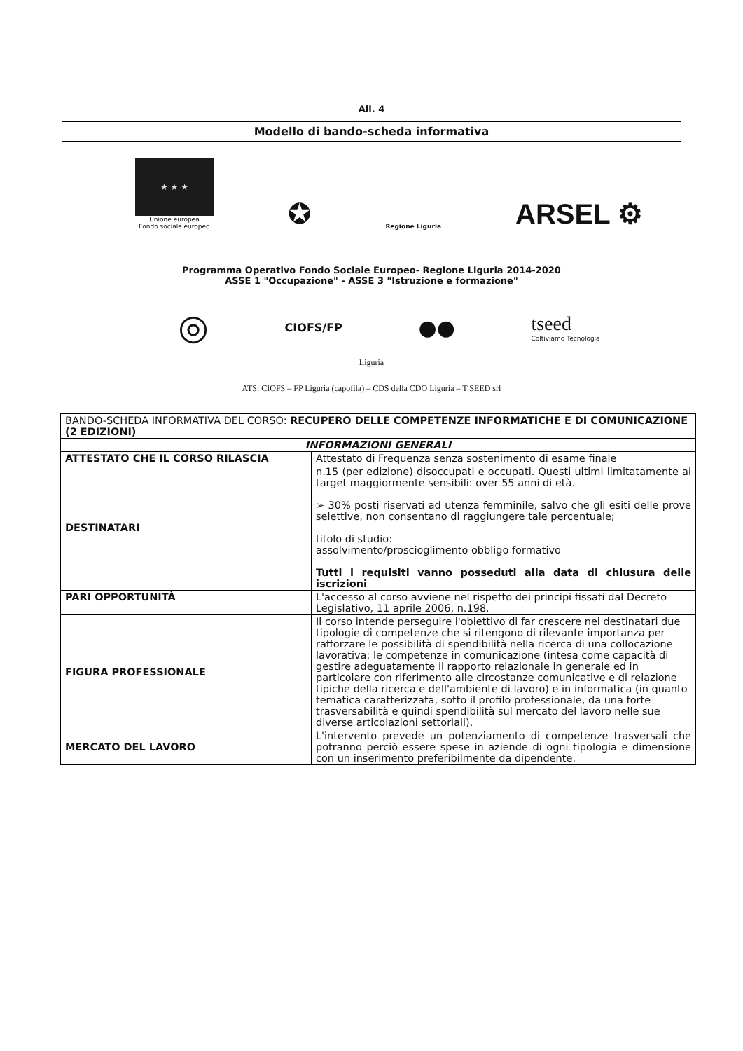All. 4
Modello di bando-scheda informativa
★ ★ ★
Unione europea
Fondo sociale europeo
✪
Regione Liguria
ARSEL ⚙
Programma Operativo Fondo Sociale Europeo- Regione Liguria 2014-2020
ASSE 1 "Occupazione" - ASSE 3 "Istruzione e formazione"
◎
CIOFS/FP
●●
tseed
Coltiviamo Tecnologia
Liguria
ATS: CIOFS – FP Liguria (capofila) – CDS della CDO Liguria – T SEED srl
| BANDO-SCHEDA INFORMATIVA DEL CORSO: RECUPERO DELLE COMPETENZE INFORMATICHE E DI COMUNICAZIONE (2 EDIZIONI) | |
| INFORMAZIONI GENERALI | |
| ATTESTATO CHE IL CORSO RILASCIA | Attestato di Frequenza senza sostenimento di esame finale |
| DESTINATARI | n.15 (per edizione) disoccupati e occupati. Questi ultimi limitatamente ai target maggiormente sensibili: over 55 anni di età. ➢ 30% posti riservati ad utenza femminile, salvo che gli esiti delle prove selettive, non consentano di raggiungere tale percentuale; titolo di studio: assolvimento/proscioglimento obbligo formativo Tutti i requisiti vanno posseduti alla data di chiusura delle iscrizioni |
| PARI OPPORTUNITÀ | L'accesso al corso avviene nel rispetto dei principi fissati dal Decreto Legislativo, 11 aprile 2006, n.198. |
| FIGURA PROFESSIONALE | Il corso intende perseguire l'obiettivo di far crescere nei destinatari due tipologie di competenze che si ritengono di rilevante importanza per rafforzare le possibilità di spendibilità nella ricerca di una collocazione lavorativa: le competenze in comunicazione (intesa come capacità di gestire adeguatamente il rapporto relazionale in generale ed in particolare con riferimento alle circostanze comunicative e di relazione tipiche della ricerca e dell'ambiente di lavoro) e in informatica (in quanto tematica caratterizzata, sotto il profilo professionale, da una forte trasversabilità e quindi spendibilità sul mercato del lavoro nelle sue diverse articolazioni settoriali). |
| MERCATO DEL LAVORO | L'intervento prevede un potenziamento di competenze trasversali che potranno perciò essere spese in aziende di ogni tipologia e dimensione con un inserimento preferibilmente da dipendente. |